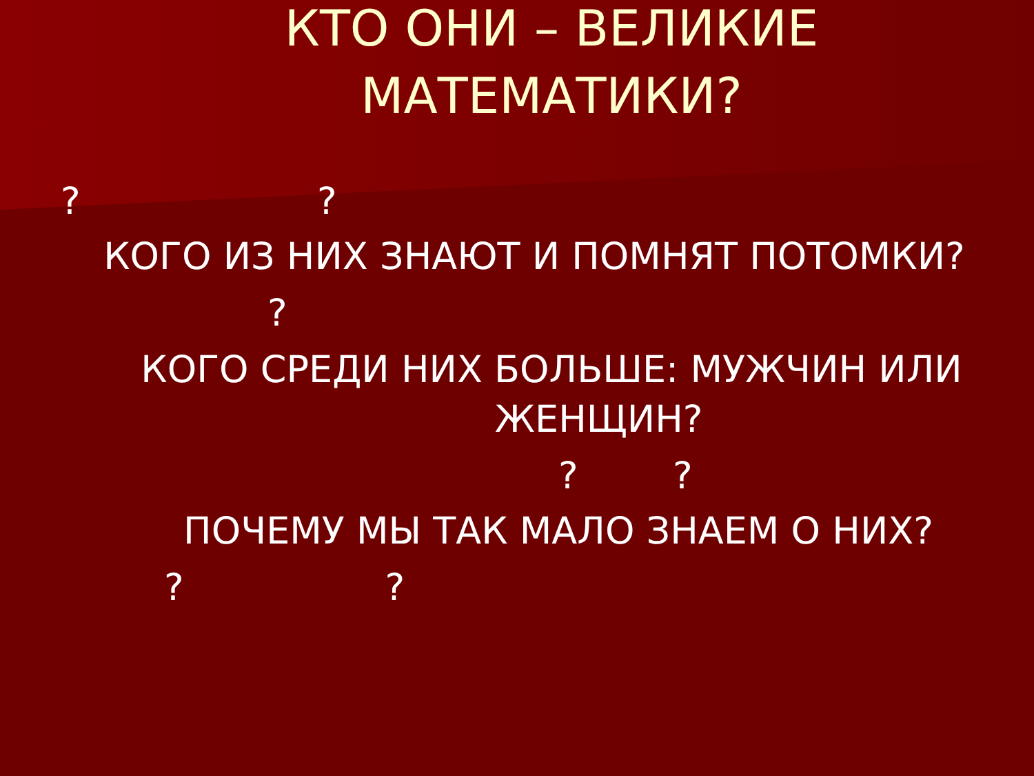КТО ОНИ – ВЕЛИКИЕ
МАТЕМАТИКИ?
? ?
КОГО ИЗ НИХ ЗНАЮТ И ПОМНЯТ ПОТОМКИ?
?
КОГО СРЕДИ НИХ БОЛЬШЕ: МУЖЧИН ИЛИ
ЖЕНЩИН?
? ?
ПОЧЕМУ МЫ ТАК МАЛО ЗНАЕМ О НИХ?
? ?